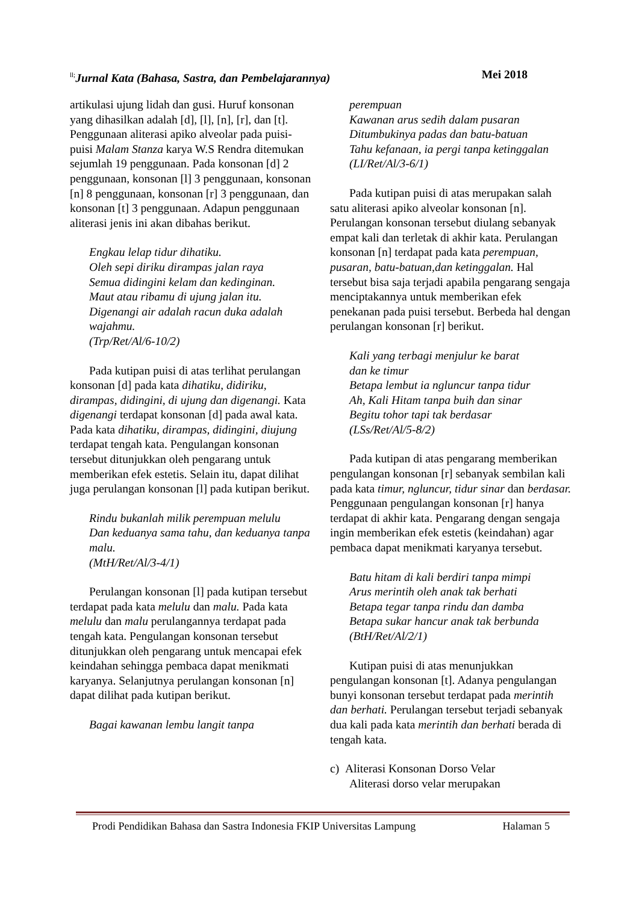<sup>ll;</sup>Jurnal Kata (Bahasa, Sastra, dan Pembelajarannya) Mei 2018
artikulasi ujung lidah dan gusi. Huruf konsonan yang dihasilkan adalah [d], [l], [n], [r], dan [t]. Penggunaan aliterasi apiko alveolar pada puisi-puisi Malam Stanza karya W.S Rendra ditemukan sejumlah 19 penggunaan. Pada konsonan [d] 2 penggunaan, konsonan [l] 3 penggunaan, konsonan [n] 8 penggunaan, konsonan [r] 3 penggunaan, dan konsonan [t] 3 penggunaan. Adapun penggunaan aliterasi jenis ini akan dibahas berikut.
Engkau lelap tidur dihatiku.
Oleh sepi diriku dirampas jalan raya
Semua didingini kelam dan kedinginan.
Maut atau ribamu di ujung jalan itu.
Digenangi air adalah racun duka adalah wajahmu.
(Trp/Ret/Al/6-10/2)
Pada kutipan puisi di atas terlihat perulangan konsonan [d] pada kata dihatiku, didiriku, dirampas, didingini, di ujung dan digenangi. Kata digenangi terdapat konsonan [d] pada awal kata. Pada kata dihatiku, dirampas, didingini, diujung terdapat tengah kata. Pengulangan konsonan tersebut ditunjukkan oleh pengarang untuk memberikan efek estetis. Selain itu, dapat dilihat juga perulangan konsonan [l] pada kutipan berikut.
Rindu bukanlah milik perempuan melulu
Dan keduanya sama tahu, dan keduanya tanpa malu.
(MtH/Ret/Al/3-4/1)
Perulangan konsonan [l] pada kutipan tersebut terdapat pada kata melulu dan malu. Pada kata melulu dan malu perulangannya terdapat pada tengah kata. Pengulangan konsonan tersebut ditunjukkan oleh pengarang untuk mencapai efek keindahan sehingga pembaca dapat menikmati karyanya. Selanjutnya perulangan konsonan [n] dapat dilihat pada kutipan berikut.
Bagai kawanan lembu langit tanpa
perempuan
Kawanan arus sedih dalam pusaran
Ditumbukinya padas dan batu-batuan
Tahu kefanaan, ia pergi tanpa ketinggalan
(LI/Ret/Al/3-6/1)
Pada kutipan puisi di atas merupakan salah satu aliterasi apiko alveolar konsonan [n]. Perulangan konsonan tersebut diulang sebanyak empat kali dan terletak di akhir kata. Perulangan konsonan [n] terdapat pada kata perempuan, pusaran, batu-batuan,dan ketinggalan. Hal tersebut bisa saja terjadi apabila pengarang sengaja menciptakannya untuk memberikan efek penekanan pada puisi tersebut. Berbeda hal dengan perulangan konsonan [r] berikut.
Kali yang terbagi menjulur ke barat
dan ke timur
Betapa lembut ia ngluncur tanpa tidur
Ah, Kali Hitam tanpa buih dan sinar
Begitu tohor tapi tak berdasar
(LSs/Ret/Al/5-8/2)
Pada kutipan di atas pengarang memberikan pengulangan konsonan [r] sebanyak sembilan kali pada kata timur, ngluncur, tidur sinar dan berdasar. Penggunaan pengulangan konsonan [r] hanya terdapat di akhir kata. Pengarang dengan sengaja ingin memberikan efek estetis (keindahan) agar pembaca dapat menikmati karyanya tersebut.
Batu hitam di kali berdiri tanpa mimpi
Arus merintih oleh anak tak berhati
Betapa tegar tanpa rindu dan damba
Betapa sukar hancur anak tak berbunda
(BtH/Ret/Al/2/1)
Kutipan puisi di atas menunjukkan pengulangan konsonan [t]. Adanya pengulangan bunyi konsonan tersebut terdapat pada merintih dan berhati. Perulangan tersebut terjadi sebanyak dua kali pada kata merintih dan berhati berada di tengah kata.
c) Aliterasi Konsonan Dorso Velar
Aliterasi dorso velar merupakan
Prodi Pendidikan Bahasa dan Sastra Indonesia FKIP Universitas Lampung Halaman 5